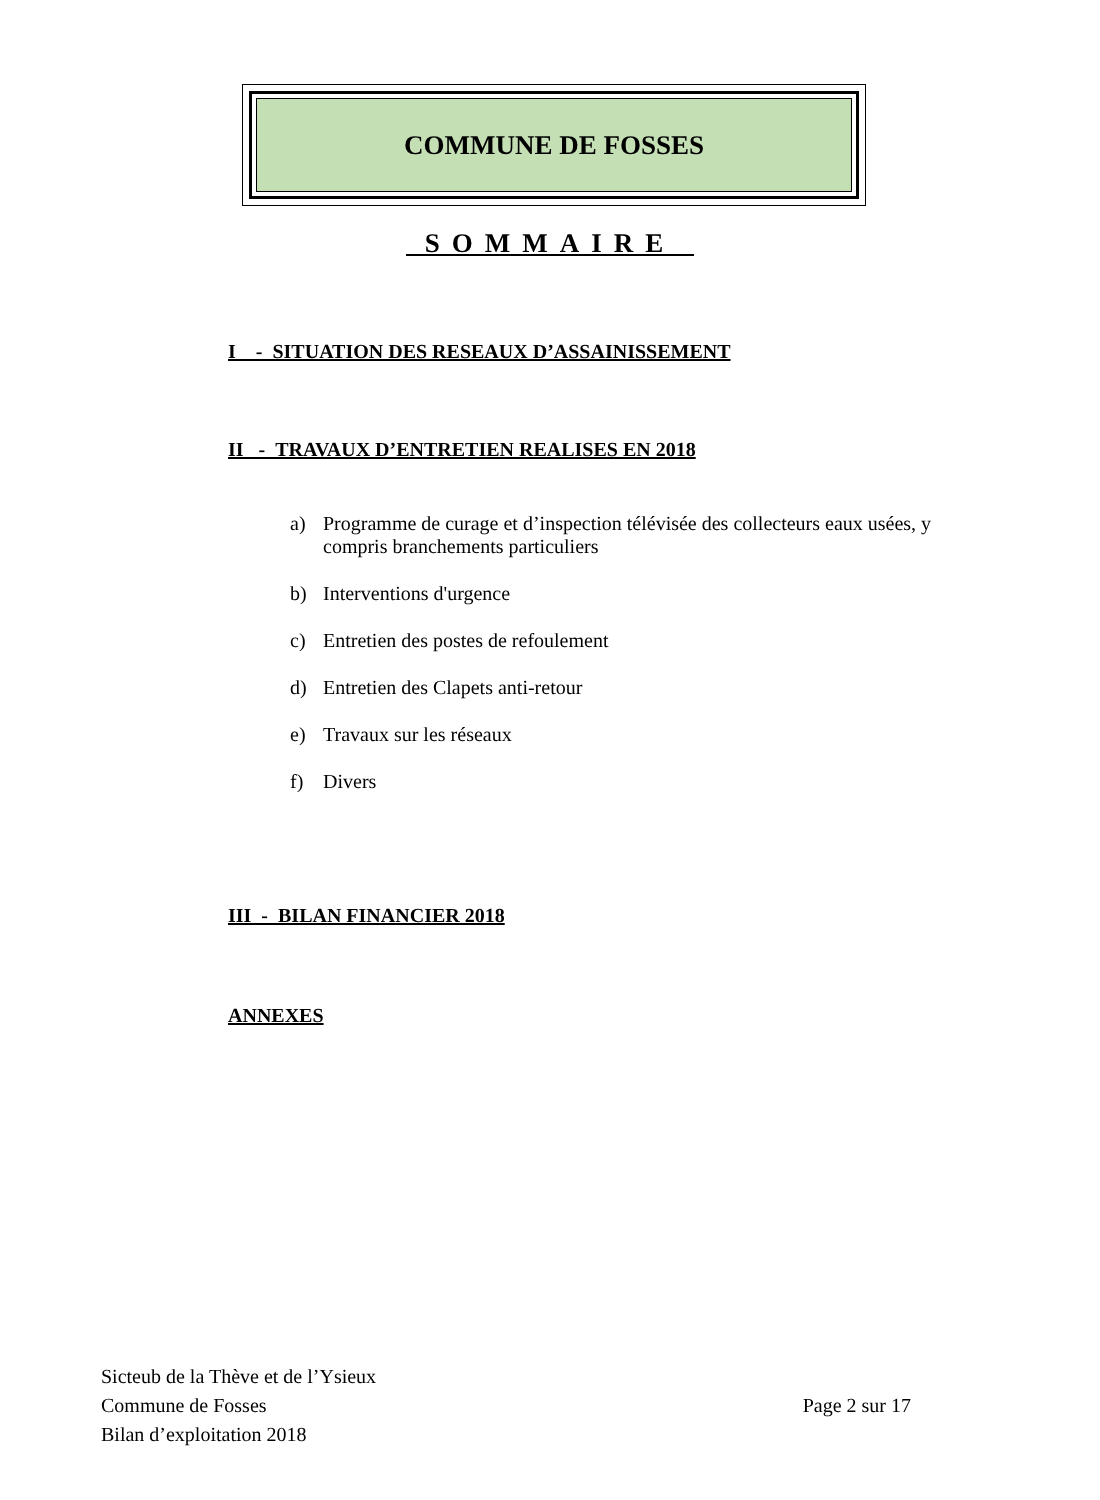COMMUNE DE FOSSES
SOMMAIRE
I - SITUATION DES RESEAUX D’ASSAINISSEMENT
II - TRAVAUX D’ENTRETIEN REALISES EN 2018
a) Programme de curage et d’inspection télévisée des collecteurs eaux usées, y compris branchements particuliers
b) Interventions d'urgence
c) Entretien des postes de refoulement
d) Entretien des Clapets anti-retour
e) Travaux sur les réseaux
f) Divers
III - BILAN FINANCIER 2018
ANNEXES
Sicteub de la Thève et de l’Ysieux
Commune de Fosses Page 2 sur 17
Bilan d’exploitation 2018